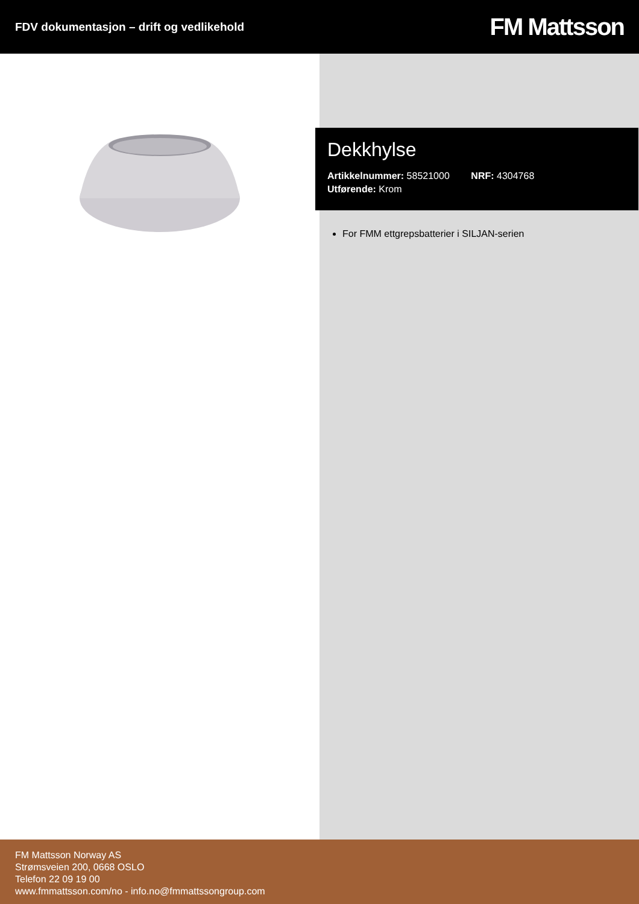FDV dokumentasjon – drift og vedlikehold
FM Mattsson
Dekkhylse
Artikkelnummer: 58521000 NRF: 4304768
Utførende: Krom
For FMM ettgrepsbatterier i SILJAN-serien
FM Mattsson Norway AS
Strømsveien 200, 0668 OSLO
Telefon 22 09 19 00
www.fmmattsson.com/no - info.no@fmmattssongroup.com